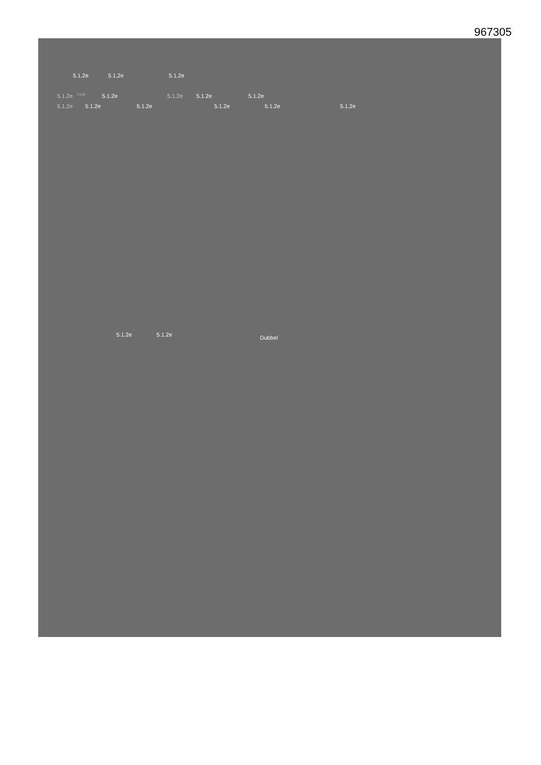967305
5.1.2e 5.1.2e 5.1.2e
5.1.2e 5.1.2e 5.1.2e 5.1.2e 5.1.2e 5.1.2e
5.1.2e 5.1.2e 5.1.2e 5.1.2e 5.1.2e 5.1.2e
5.1.2e 5.1.2e Dubbel